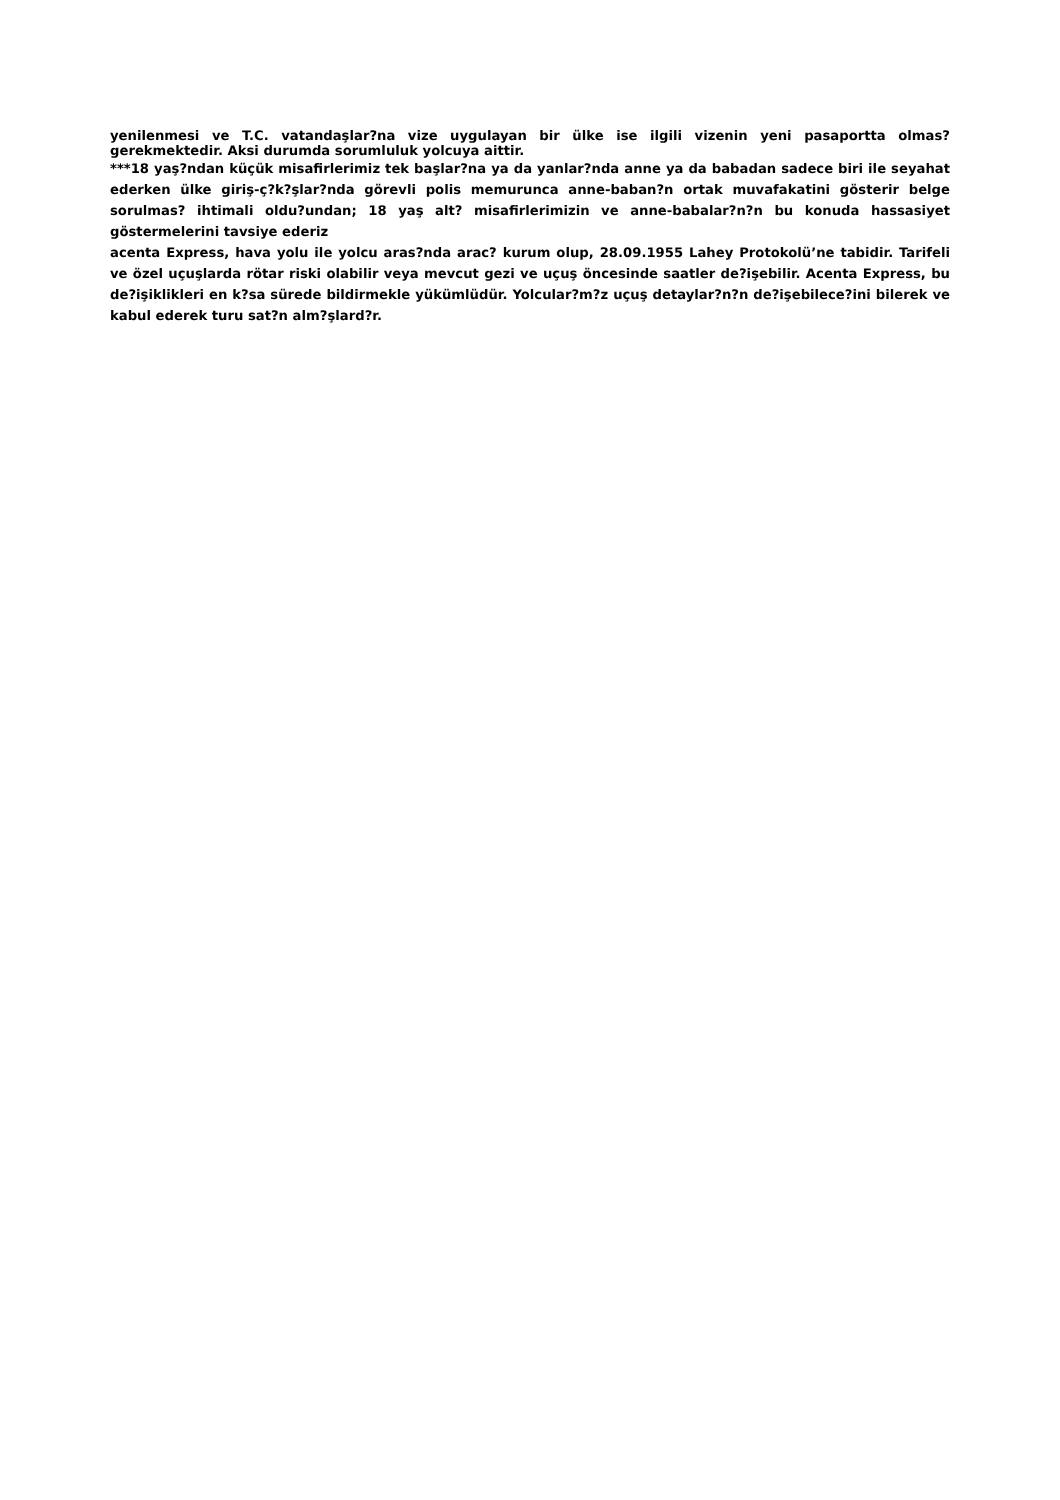yenilenmesi ve T.C. vatandaşlar?na vize uygulayan bir ülke ise ilgili vizenin yeni pasaportta olmas? gerekmektedir. Aksi durumda sorumluluk yolcuya aittir.
***18 yaş?ndan küçük misafirlerimiz tek başlar?na ya da yanlar?nda anne ya da babadan sadece biri ile seyahat ederken ülke giriş-ç?k?şlar?nda görevli polis memurunca anne-baban?n ortak muvafakatini gösterir belge sorulmas? ihtimali oldu?undan; 18 yaş alt? misafirlerimizin ve anne-babalar?n?n bu konuda hassasiyet göstermelerini tavsiye ederiz
acenta Express, hava yolu ile yolcu aras?nda arac? kurum olup, 28.09.1955 Lahey Protokolü’ne tabidir. Tarifeli ve özel uçuşlarda rötar riski olabilir veya mevcut gezi ve uçuş öncesinde saatler de?işebilir. Acenta Express, bu de?işiklikleri en k?sa sürede bildirmekle yükümlüdür. Yolcular?m?z uçuş detaylar?n?n de?işebilece?ini bilerek ve kabul ederek turu sat?n alm?şlard?r.